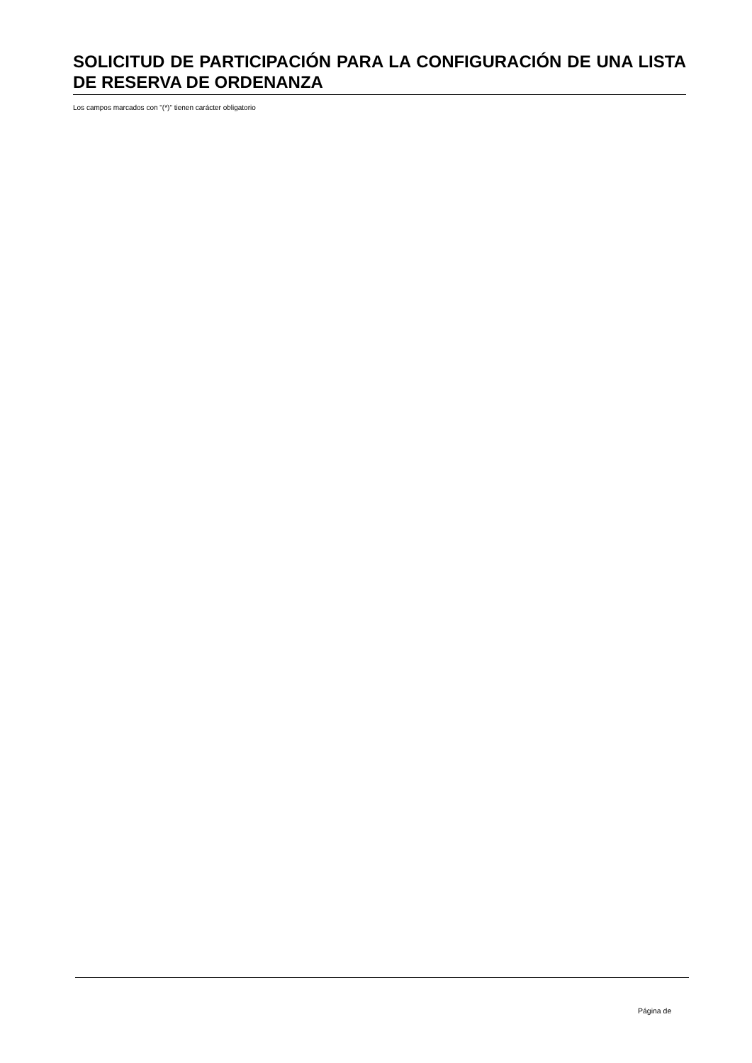SOLICITUD DE PARTICIPACIÓN PARA LA CONFIGURACIÓN DE UNA LISTA DE RESERVA DE ORDENANZA
Los campos marcados con "(*)" tienen carácter obligatorio
Página de